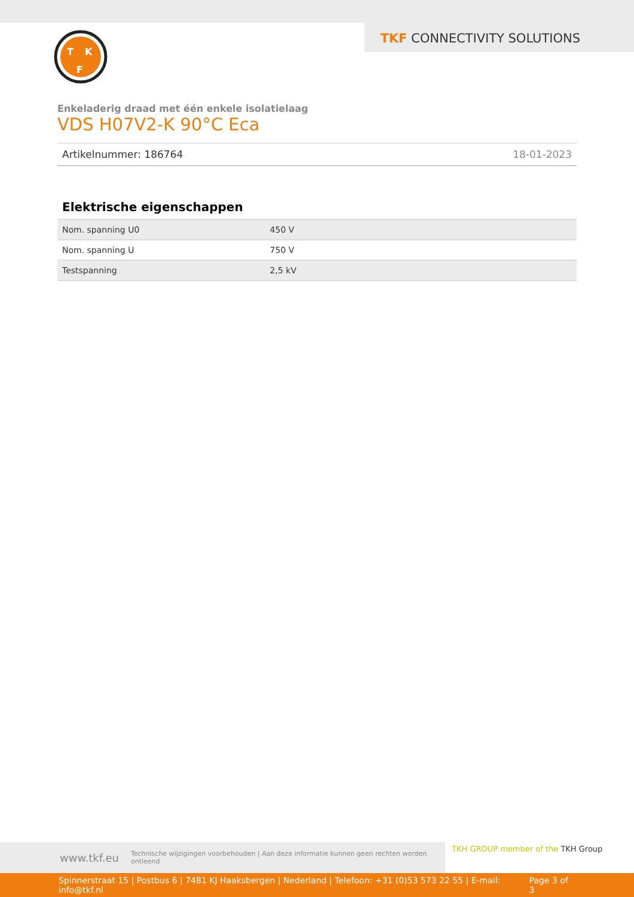TKF CONNECTIVITY SOLUTIONS
T
K
F
Enkeladerig draad met één enkele isolatielaag
VDS H07V2-K 90°C Eca
Artikelnummer: 186764 18-01-2023
Elektrische eigenschappen
| Nom. spanning U0 | 450 V |
| Nom. spanning U | 750 V |
| Testspanning | 2,5 kV |
www.tkf.eu Technische wijzigingen voorbehouden | Aan deze informatie kunnen geen rechten worden ontleend
TKH GROUP member of the TKH Group
Spinnerstraat 15 | Postbus 6 | 7481 KJ Haaksbergen | Nederland | Telefoon: +31 (0)53 573 22 55 | E-mail: info@tkf.nl Page 3 of 3